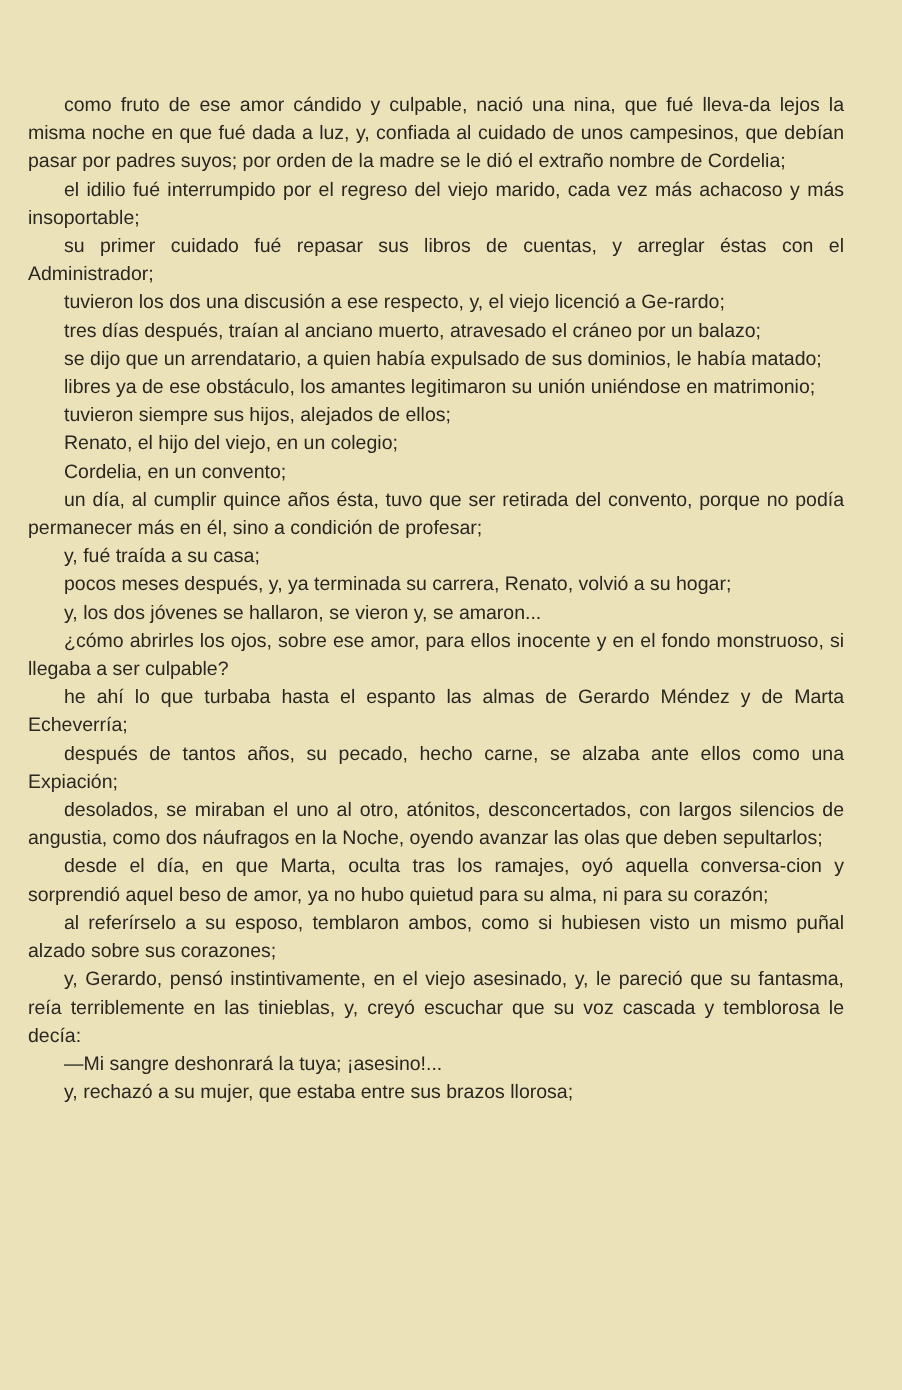como fruto de ese amor cándido y culpable, nació una nina, que fué lleva-da lejos la misma noche en que fué dada a luz, y, confiada al cuidado de unos campesinos, que debían pasar por padres suyos; por orden de la madre se le dió el extraño nombre de Cordelia;
el idilio fué interrumpido por el regreso del viejo marido, cada vez más achacoso y más insoportable;
su primer cuidado fué repasar sus libros de cuentas, y arreglar éstas con el Administrador;
tuvieron los dos una discusión a ese respecto, y, el viejo licenció a Ge-rardo;
tres días después, traían al anciano muerto, atravesado el cráneo por un balazo;
se dijo que un arrendatario, a quien había expulsado de sus dominios, le había matado;
libres ya de ese obstáculo, los amantes legitimaron su unión uniéndose en matrimonio;
tuvieron siempre sus hijos, alejados de ellos;
Renato, el hijo del viejo, en un colegio;
Cordelia, en un convento;
un día, al cumplir quince años ésta, tuvo que ser retirada del convento, porque no podía permanecer más en él, sino a condición de profesar;
y, fué traída a su casa;
pocos meses después, y, ya terminada su carrera, Renato, volvió a su hogar;
y, los dos jóvenes se hallaron, se vieron y, se amaron...
¿cómo abrirles los ojos, sobre ese amor, para ellos inocente y en el fondo monstruoso, si llegaba a ser culpable?
he ahí lo que turbaba hasta el espanto las almas de Gerardo Méndez y de Marta Echeverría;
después de tantos años, su pecado, hecho carne, se alzaba ante ellos como una Expiación;
desolados, se miraban el uno al otro, atónitos, desconcertados, con largos silencios de angustia, como dos náufragos en la Noche, oyendo avanzar las olas que deben sepultarlos;
desde el día, en que Marta, oculta tras los ramajes, oyó aquella conversa-cion y sorprendió aquel beso de amor, ya no hubo quietud para su alma, ni para su corazón;
al referírselo a su esposo, temblaron ambos, como si hubiesen visto un mismo puñal alzado sobre sus corazones;
y, Gerardo, pensó instintivamente, en el viejo asesinado, y, le pareció que su fantasma, reía terriblemente en las tinieblas, y, creyó escuchar que su voz cascada y temblorosa le decía:
—Mi sangre deshonrará la tuya; ¡asesino!...
y, rechazó a su mujer, que estaba entre sus brazos llorosa;